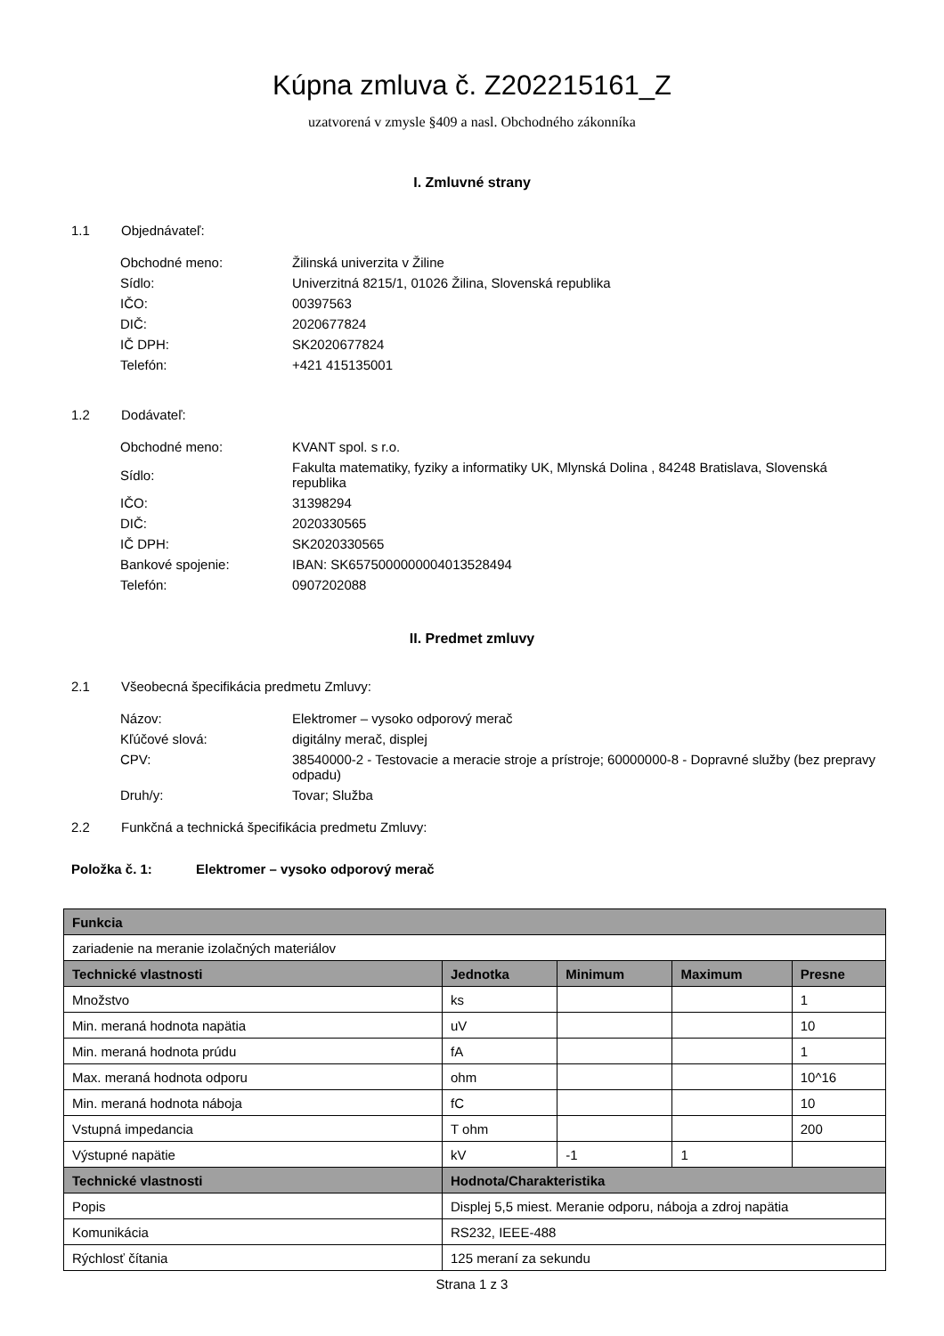Kúpna zmluva č. Z202215161_Z
uzatvorená v zmysle §409 a nasl. Obchodného zákonníka
I. Zmluvné strany
1.1 Objednávateľ:
| Obchodné meno: | Žilinská univerzita v Žiline |
| Sídlo: | Univerzitná 8215/1, 01026 Žilina, Slovenská republika |
| IČO: | 00397563 |
| DIČ: | 2020677824 |
| IČ DPH: | SK2020677824 |
| Telefón: | +421 415135001 |
1.2 Dodávateľ:
| Obchodné meno: | KVANT spol. s r.o. |
| Sídlo: | Fakulta matematiky, fyziky a informatiky UK, Mlynská Dolina , 84248 Bratislava, Slovenská republika |
| IČO: | 31398294 |
| DIČ: | 2020330565 |
| IČ DPH: | SK2020330565 |
| Bankové spojenie: | IBAN: SK6575000000004013528494 |
| Telefón: | 0907202088 |
II. Predmet zmluvy
2.1 Všeobecná špecifikácia predmetu Zmluvy:
| Názov: | Elektromer – vysoko odporový merač |
| Kľúčové slová: | digitálny merač, displej |
| CPV: | 38540000-2 - Testovacie a meracie stroje a prístroje; 60000000-8 - Dopravné služby (bez prepravy odpadu) |
| Druh/y: | Tovar; Služba |
2.2 Funkčná a technická špecifikácia predmetu Zmluvy:
Položka č. 1: Elektromer – vysoko odporový merač
| Funkcia | | | | |
| --- | --- | --- | --- | --- |
| zariadenie na meranie izolačných materiálov | | | | |
| Technické vlastnosti | Jednotka | Minimum | Maximum | Presne |
| Množstvo | ks | | | 1 |
| Min. meraná hodnota napätia | uV | | | 10 |
| Min. meraná hodnota prúdu | fA | | | 1 |
| Max. meraná hodnota odporu | ohm | | | 10^16 |
| Min. meraná hodnota náboja | fC | | | 10 |
| Vstupná impedancia | T ohm | | | 200 |
| Výstupné napätie | kV | -1 | 1 | |
| Technické vlastnosti | Hodnota/Charakteristika | | | |
| Popis | Displej 5,5 miest. Meranie odporu, náboja a zdroj napätia | | | |
| Komunikácia | RS232, IEEE-488 | | | |
| Rýchlosť čítania | 125 meraní za sekundu | | | |
Strana 1 z 3